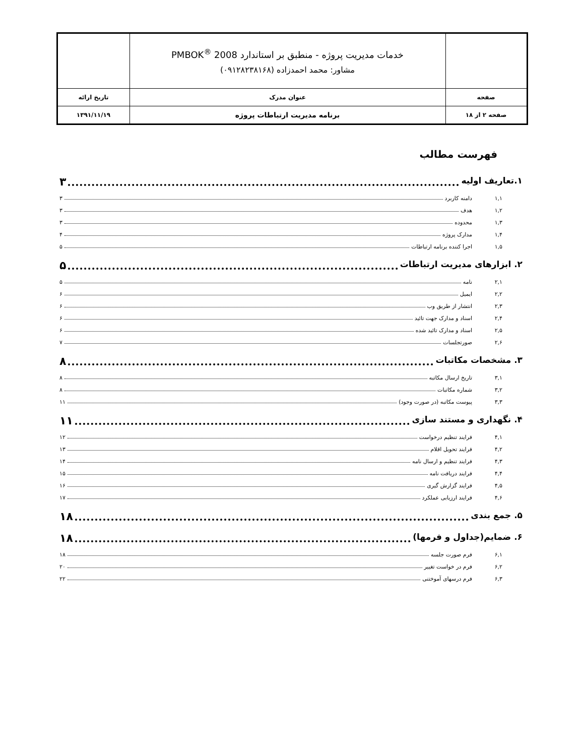| | خدمات مدیریت پروژه - منطبق بر استاندارد PMBOK<sup>®</sup> 2008 مشاور: محمد احمدزاده (۰۹۱۲۸۲۳۸۱۶۸) | |
| صفحه | عنوان مدرک | تاریخ ارائه |
| صفحه ۲ از ۱۸ | برنامه مدیریت ارتباطات پروژه | ۱۳۹۱/۱۱/۱۹ |
فهرست مطالب
۱.تعاریف اولیه ۳
۱,۱ دامنه کاربرد ۳
۱,۲ هدف ۳
۱,۳ محدوده ۳
۱,۴ مدارک پروژه ۴
۱,۵ اجرا کننده برنامه ارتباطات ۵
۲. ابزارهای مدیریت ارتباطات ۵
۲,۱ نامه ۵
۲,۲ ایمیل ۶
۲,۳ انتشار از طریق وب ۶
۲,۴ اسناد و مدارک جهت تائید ۶
۲,۵ اسناد و مدارک تائید شده ۶
۲,۶ صورتجلسات ۷
۳. مشخصات مکاتبات ۸
۳,۱ تاریخ ارسال مکاتبه ۸
۳,۲ شماره مکاتبات ۸
۳,۳ پیوست مکاتبه (در صورت وجود) ۱۱
۴. نگهداری و مستند سازی ۱۱
۴,۱ فرایند تنظیم درخواست ۱۲
۴,۲ فرایند تحویل اقلام ۱۳
۴,۳ فرایند تنظیم و ارسال نامه ۱۴
۴,۴ فرایند دریافت نامه ۱۵
۴,۵ فرایند گزارش گیری ۱۶
۴,۶ فرایند ارزیابی عملکرد ۱۷
۵. جمع بندی ۱۸
۶. ضمایم(جداول و فرمها) ۱۸
۶,۱ فرم صورت جلسه ۱۸
۶,۲ فرم در خواست تغییر ۲۰
۶,۳ فرم درسهای آموختنی ۲۲